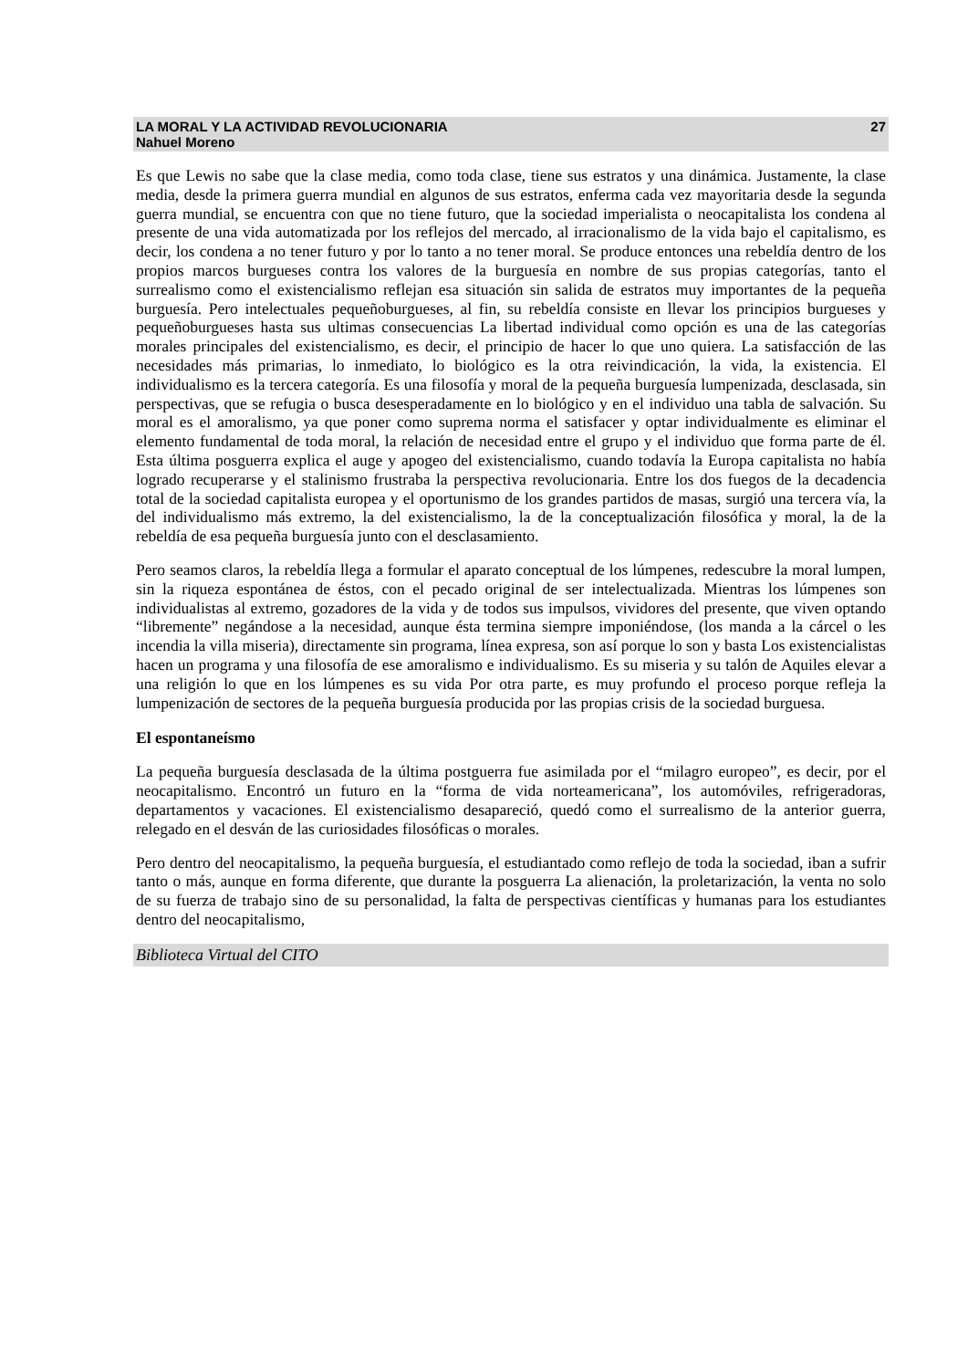LA MORAL Y LA ACTIVIDAD REVOLUCIONARIA
Nahuel Moreno
27
Es que Lewis no sabe que la clase media, como toda clase, tiene sus estratos y una dinámica. Justamente, la clase media, desde la primera guerra mundial en algunos de sus estratos, enferma cada vez mayoritaria desde la segunda guerra mundial, se encuentra con que no tiene futuro, que la sociedad imperialista o neocapitalista los condena al presente de una vida automatizada por los reflejos del mercado, al irracionalismo de la vida bajo el capitalismo, es decir, los condena a no tener futuro y por lo tanto a no tener moral. Se produce entonces una rebeldía dentro de los propios marcos burgueses contra los valores de la burguesía en nombre de sus propias categorías, tanto el surrealismo como el existencialismo reflejan esa situación sin salida de estratos muy importantes de la pequeña burguesía. Pero intelectuales pequeñoburgueses, al fin, su rebeldía consiste en llevar los principios burgueses y pequeñoburgueses hasta sus ultimas consecuencias La libertad individual como opción es una de las categorías morales principales del existencialismo, es decir, el principio de hacer lo que uno quiera. La satisfacción de las necesidades más primarias, lo inmediato, lo biológico es la otra reivindicación, la vida, la existencia. El individualismo es la tercera categoría. Es una filosofía y moral de la pequeña burguesía lumpenizada, desclasada, sin perspectivas, que se refugia o busca desesperadamente en lo biológico y en el individuo una tabla de salvación. Su moral es el amoralismo, ya que poner como suprema norma el satisfacer y optar individualmente es eliminar el elemento fundamental de toda moral, la relación de necesidad entre el grupo y el individuo que forma parte de él. Esta última posguerra explica el auge y apogeo del existencialismo, cuando todavía la Europa capitalista no había logrado recuperarse y el stalinismo frustraba la perspectiva revolucionaria. Entre los dos fuegos de la decadencia total de la sociedad capitalista europea y el oportunismo de los grandes partidos de masas, surgió una tercera vía, la del individualismo más extremo, la del existencialismo, la de la conceptualización filosófica y moral, la de la rebeldía de esa pequeña burguesía junto con el desclasamiento.
Pero seamos claros, la rebeldía llega a formular el aparato conceptual de los lúmpenes, redescubre la moral lumpen, sin la riqueza espontánea de éstos, con el pecado original de ser intelectualizada. Mientras los lúmpenes son individualistas al extremo, gozadores de la vida y de todos sus impulsos, vividores del presente, que viven optando “libremente” negándose a la necesidad, aunque ésta termina siempre imponiéndose, (los manda a la cárcel o les incendia la villa miseria), directamente sin programa, línea expresa, son así porque lo son y basta Los existencialistas hacen un programa y una filosofía de ese amoralismo e individualismo. Es su miseria y su talón de Aquiles elevar a una religión lo que en los lúmpenes es su vida Por otra parte, es muy profundo el proceso porque refleja la lumpenización de sectores de la pequeña burguesía producida por las propias crisis de la sociedad burguesa.
El espontaneísmo
La pequeña burguesía desclasada de la última postguerra fue asimilada por el “milagro europeo”, es decir, por el neocapitalismo. Encontró un futuro en la “forma de vida norteamericana”, los automóviles, refrigeradoras, departamentos y vacaciones. El existencialismo desapareció, quedó como el surrealismo de la anterior guerra, relegado en el desván de las curiosidades filosóficas o morales.
Pero dentro del neocapitalismo, la pequeña burguesía, el estudiantado como reflejo de toda la sociedad, iban a sufrir tanto o más, aunque en forma diferente, que durante la posguerra La alienación, la proletarización, la venta no solo de su fuerza de trabajo sino de su personalidad, la falta de perspectivas científicas y humanas para los estudiantes dentro del neocapitalismo,
Biblioteca Virtual del CITO